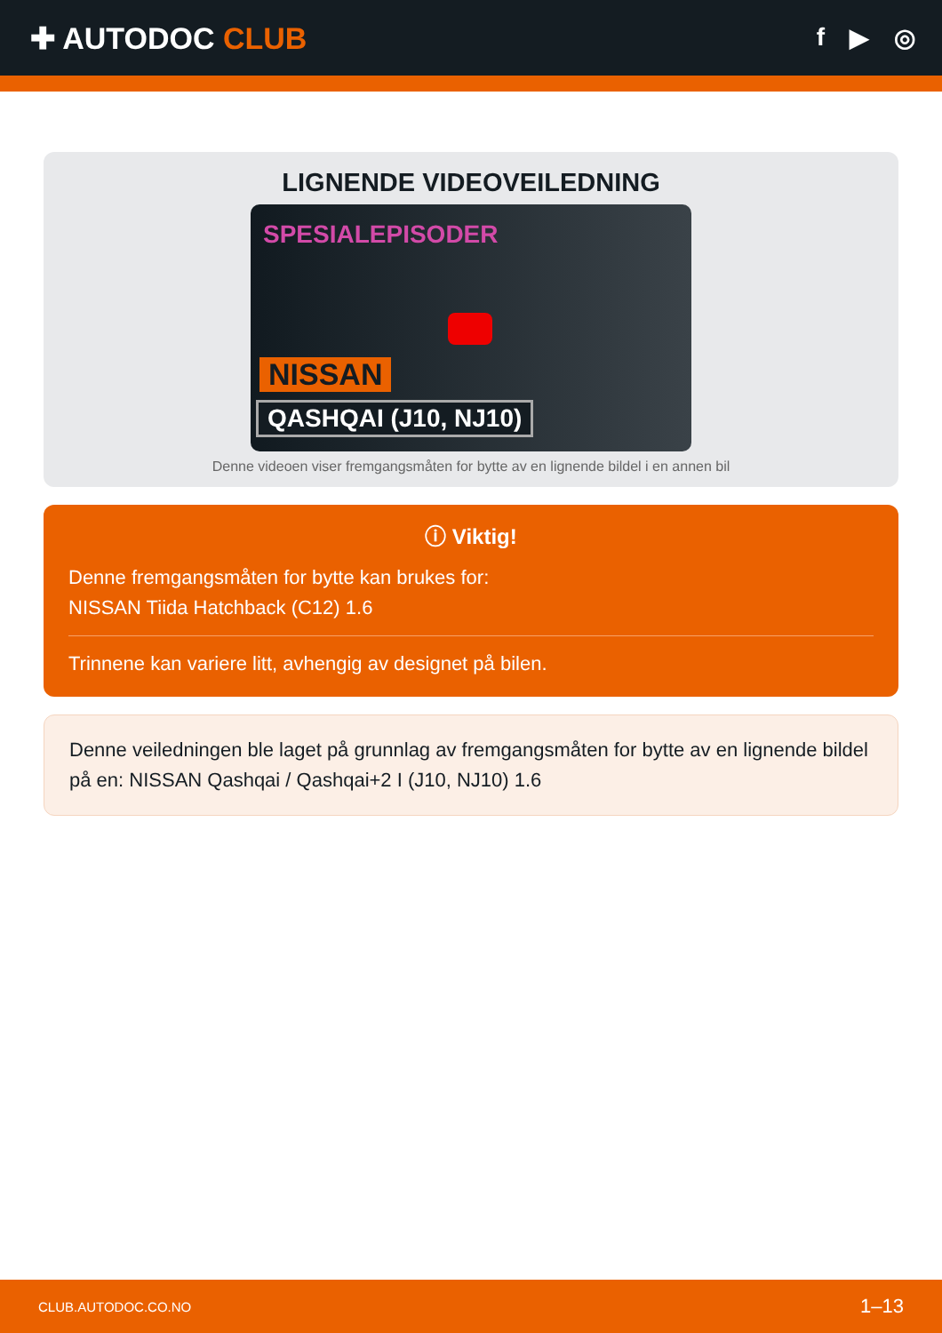✚ AUTODOC CLUB
f ▶ ◎
LIGNENDE VIDEOVEILEDNING
SPESIALEPISODER
NISSAN
QASHQAI (J10, NJ10)
Denne videoen viser fremgangsmåten for bytte av en lignende bildel i en annen bil
ⓘ Viktig!
Denne fremgangsmåten for bytte kan brukes for:
NISSAN Tiida Hatchback (C12) 1.6
Trinnene kan variere litt, avhengig av designet på bilen.
Denne veiledningen ble laget på grunnlag av fremgangsmåten for bytte av en lignende bildel på en: NISSAN Qashqai / Qashqai+2 I (J10, NJ10) 1.6
CLUB.AUTODOC.CO.NO 1–13